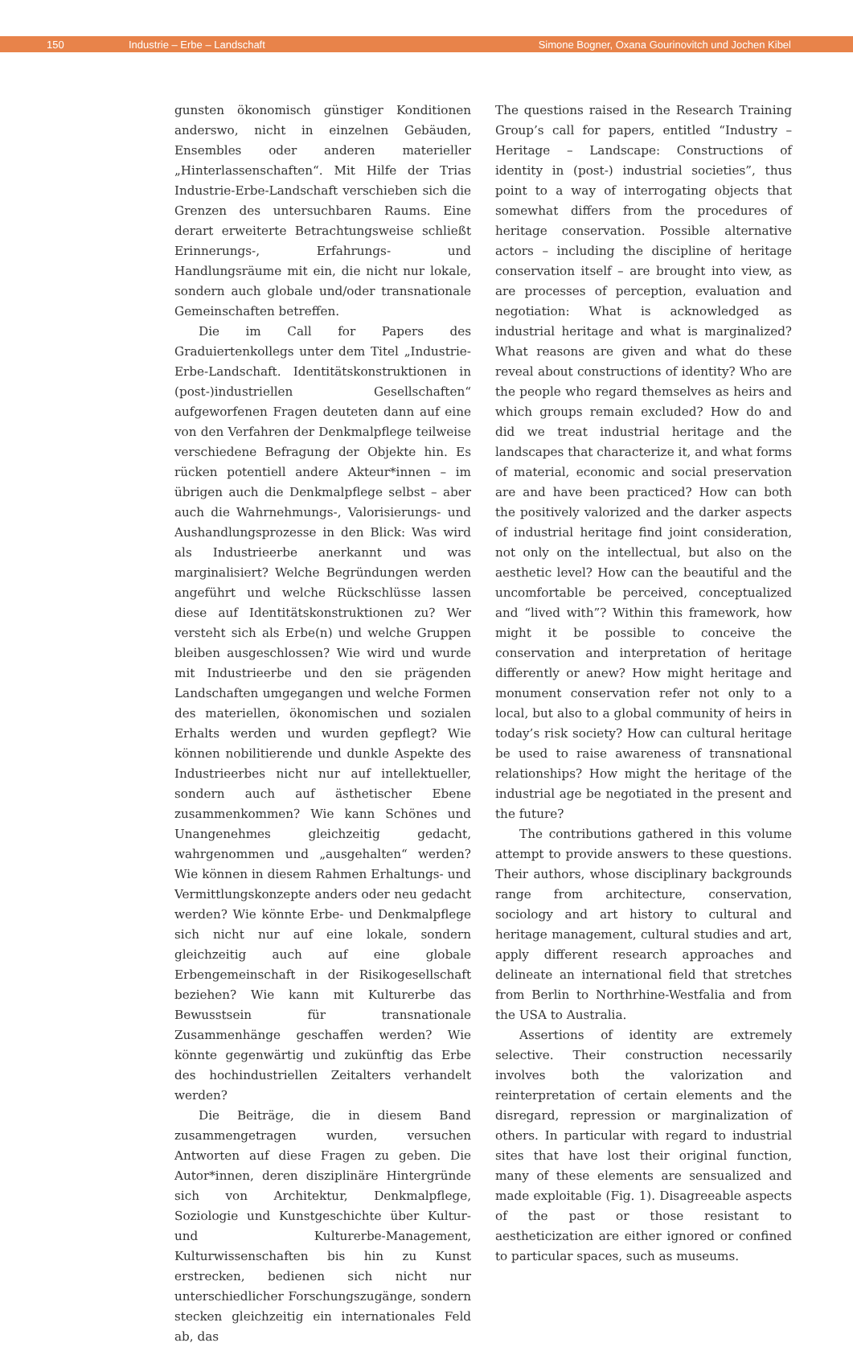150 Industrie – Erbe – Landschaft Simone Bogner, Oxana Gourinovitch und Jochen Kibel
gunsten ökonomisch günstiger Konditionen anderswo, nicht in einzelnen Gebäuden, Ensembles oder anderen materieller „Hinterlassenschaften“. Mit Hilfe der Trias Industrie-Erbe-Landschaft verschieben sich die Grenzen des untersuchbaren Raums. Eine derart erweiterte Betrachtungsweise schließt Erinnerungs-, Erfahrungs- und Handlungsräume mit ein, die nicht nur lokale, sondern auch globale und/oder transnationale Gemeinschaften betreffen.
Die im Call for Papers des Graduiertenkollegs unter dem Titel „Industrie-Erbe-Landschaft. Identitätskonstruktionen in (post-)industriellen Gesellschaften“ aufgeworfenen Fragen deuteten dann auf eine von den Verfahren der Denkmalpflege teilweise verschiedene Befragung der Objekte hin. Es rücken potentiell andere Akteur*innen – im übrigen auch die Denkmalpflege selbst – aber auch die Wahrnehmungs-, Valorisierungs- und Aushandlungsprozesse in den Blick: Was wird als Industrieerbe anerkannt und was marginalisiert? Welche Begründungen werden angeführt und welche Rückschlüsse lassen diese auf Identitätskonstruktionen zu? Wer versteht sich als Erbe(n) und welche Gruppen bleiben ausgeschlossen? Wie wird und wurde mit Industrieerbe und den sie prägenden Landschaften umgegangen und welche Formen des materiellen, ökonomischen und sozialen Erhalts werden und wurden gepflegt? Wie können nobilitierende und dunkle Aspekte des Industrieerbes nicht nur auf intellektueller, sondern auch auf ästhetischer Ebene zusammenkommen? Wie kann Schönes und Unangenehmes gleichzeitig gedacht, wahrgenommen und „ausgehalten“ werden? Wie können in diesem Rahmen Erhaltungs- und Vermittlungskonzepte anders oder neu gedacht werden? Wie könnte Erbe- und Denkmalpflege sich nicht nur auf eine lokale, sondern gleichzeitig auch auf eine globale Erbengemeinschaft in der Risikogesellschaft beziehen? Wie kann mit Kulturerbe das Bewusstsein für transnationale Zusammenhänge geschaffen werden? Wie könnte gegenwärtig und zukünftig das Erbe des hochindustriellen Zeitalters verhandelt werden?
Die Beiträge, die in diesem Band zusammengetragen wurden, versuchen Antworten auf diese Fragen zu geben. Die Autor*innen, deren disziplinäre Hintergründe sich von Architektur, Denkmalpflege, Soziologie und Kunstgeschichte über Kultur- und Kulturerbe-Management, Kulturwissenschaften bis hin zu Kunst erstrecken, bedienen sich nicht nur unterschiedlicher Forschungszugänge, sondern stecken gleichzeitig ein internationales Feld ab, das
The questions raised in the Research Training Group’s call for papers, entitled “Industry – Heritage – Landscape: Constructions of identity in (post-) industrial societies”, thus point to a way of interrogating objects that somewhat differs from the procedures of heritage conservation. Possible alternative actors – including the discipline of heritage conservation itself – are brought into view, as are processes of perception, evaluation and negotiation: What is acknowledged as industrial heritage and what is marginalized? What reasons are given and what do these reveal about constructions of identity? Who are the people who regard themselves as heirs and which groups remain excluded? How do and did we treat industrial heritage and the landscapes that characterize it, and what forms of material, economic and social preservation are and have been practiced? How can both the positively valorized and the darker aspects of industrial heritage find joint consideration, not only on the intellectual, but also on the aesthetic level? How can the beautiful and the uncomfortable be perceived, conceptualized and “lived with”? Within this framework, how might it be possible to conceive the conservation and interpretation of heritage differently or anew? How might heritage and monument conservation refer not only to a local, but also to a global community of heirs in today’s risk society? How can cultural heritage be used to raise awareness of transnational relationships? How might the heritage of the industrial age be negotiated in the present and the future?
The contributions gathered in this volume attempt to provide answers to these questions. Their authors, whose disciplinary backgrounds range from architecture, conservation, sociology and art history to cultural and heritage management, cultural studies and art, apply different research approaches and delineate an international field that stretches from Berlin to Northrhine-Westfalia and from the USA to Australia.
Assertions of identity are extremely selective. Their construction necessarily involves both the valorization and reinterpretation of certain elements and the disregard, repression or marginalization of others. In particular with regard to industrial sites that have lost their original function, many of these elements are sensualized and made exploitable (Fig. 1). Disagreeable aspects of the past or those resistant to aestheticization are either ignored or confined to particular spaces, such as museums.